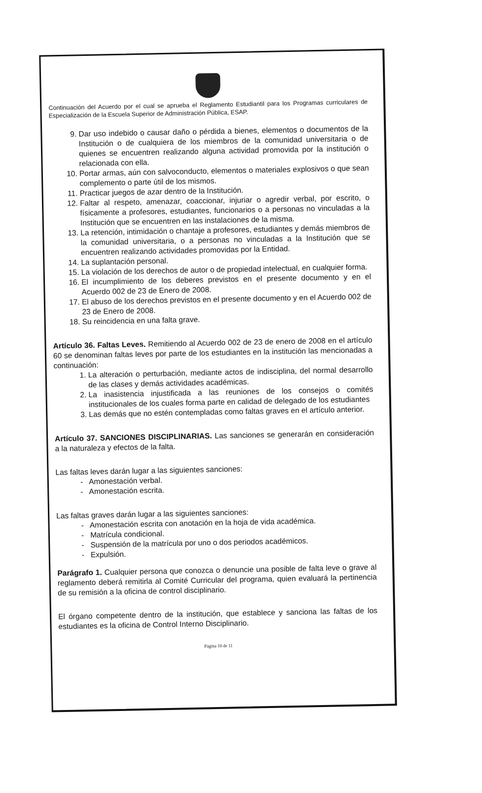Continuación del Acuerdo por el cual se aprueba el Reglamento Estudiantil para los Programas curriculares de Especialización de la Escuela Superior de Administración Pública, ESAP.
9. Dar uso indebido o causar daño o pérdida a bienes, elementos o documentos de la Institución o de cualquiera de los miembros de la comunidad universitaria o de quienes se encuentren realizando alguna actividad promovida por la institución o relacionada con ella.
10. Portar armas, aún con salvoconducto, elementos o materiales explosivos o que sean complemento o parte útil de los mismos.
11. Practicar juegos de azar dentro de la Institución.
12. Faltar al respeto, amenazar, coaccionar, injuriar o agredir verbal, por escrito, o físicamente a profesores, estudiantes, funcionarios o a personas no vinculadas a la Institución que se encuentren en las instalaciones de la misma.
13. La retención, intimidación o chantaje a profesores, estudiantes y demás miembros de la comunidad universitaria, o a personas no vinculadas a la Institución que se encuentren realizando actividades promovidas por la Entidad.
14. La suplantación personal.
15. La violación de los derechos de autor o de propiedad intelectual, en cualquier forma.
16. El incumplimiento de los deberes previstos en el presente documento y en el Acuerdo 002 de 23 de Enero de 2008.
17. El abuso de los derechos previstos en el presente documento y en el Acuerdo 002 de 23 de Enero de 2008.
18. Su reincidencia en una falta grave.
Artículo 36. Faltas Leves. Remitiendo al Acuerdo 002 de 23 de enero de 2008 en el artículo 60 se denominan faltas leves por parte de los estudiantes en la institución las mencionadas a continuación:
1. La alteración o perturbación, mediante actos de indisciplina, del normal desarrollo de las clases y demás actividades académicas.
2. La inasistencia injustificada a las reuniones de los consejos o comités institucionales de los cuales forma parte en calidad de delegado de los estudiantes
3. Las demás que no estén contempladas como faltas graves en el artículo anterior.
Artículo 37. SANCIONES DISCIPLINARIAS. Las sanciones se generarán en consideración a la naturaleza y efectos de la falta.
Las faltas leves darán lugar a las siguientes sanciones:
- Amonestación verbal.
- Amonestación escrita.
Las faltas graves darán lugar a las siguientes sanciones:
- Amonestación escrita con anotación en la hoja de vida académica.
- Matrícula condicional.
- Suspensión de la matrícula por uno o dos periodos académicos.
- Expulsión.
Parágrafo 1. Cualquier persona que conozca o denuncie una posible de falta leve o grave al reglamento deberá remitirla al Comité Curricular del programa, quien evaluará la pertinencia de su remisión a la oficina de control disciplinario.
El órgano competente dentro de la institución, que establece y sanciona las faltas de los estudiantes es la oficina de Control Interno Disciplinario.
Página 10 de 11